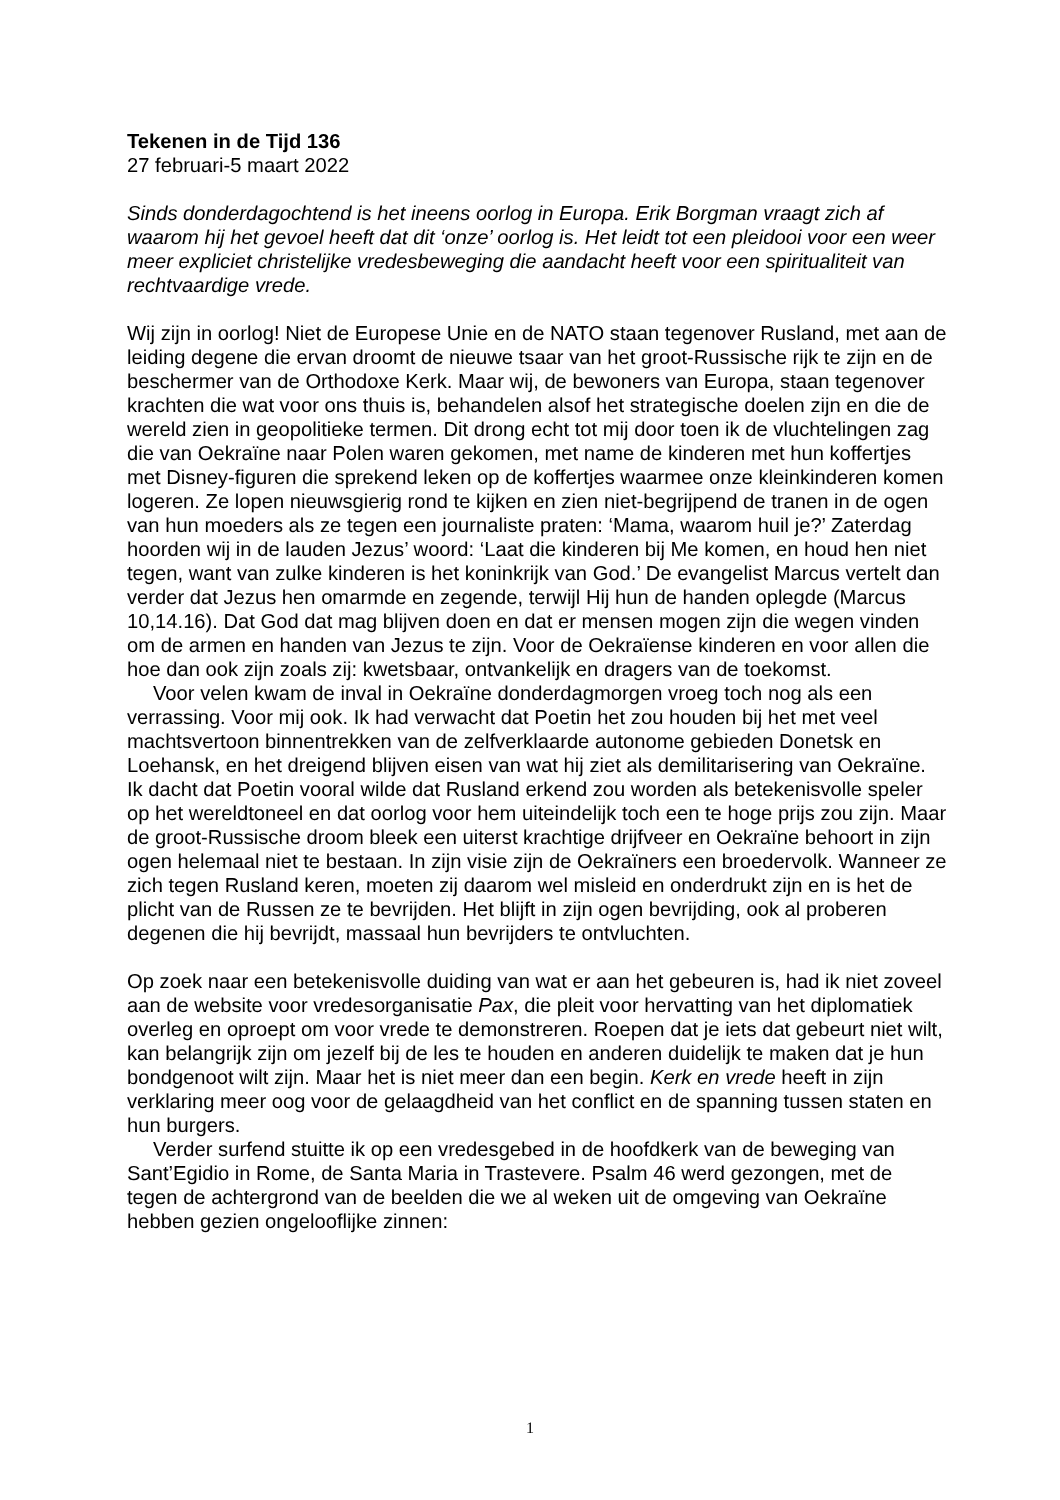Tekenen in de Tijd 136
27 februari-5 maart 2022
Sinds donderdagochtend is het ineens oorlog in Europa. Erik Borgman vraagt zich af waarom hij het gevoel heeft dat dit ‘onze’ oorlog is. Het leidt tot een pleidooi voor een weer meer expliciet christelijke vredesbeweging die aandacht heeft voor een spiritualiteit van rechtvaardige vrede.
Wij zijn in oorlog! Niet de Europese Unie en de NATO staan tegenover Rusland, met aan de leiding degene die ervan droomt de nieuwe tsaar van het groot-Russische rijk te zijn en de beschermer van de Orthodoxe Kerk. Maar wij, de bewoners van Europa, staan tegenover krachten die wat voor ons thuis is, behandelen alsof het strategische doelen zijn en die de wereld zien in geopolitieke termen. Dit drong echt tot mij door toen ik de vluchtelingen zag die van Oekraïne naar Polen waren gekomen, met name de kinderen met hun koffertjes met Disney-figuren die sprekend leken op de koffertjes waarmee onze kleinkinderen komen logeren. Ze lopen nieuwsgierig rond te kijken en zien niet-begrijpend de tranen in de ogen van hun moeders als ze tegen een journaliste praten: ‘Mama, waarom huil je?’ Zaterdag hoorden wij in de lauden Jezus’ woord: ‘Laat die kinderen bij Me komen, en houd hen niet tegen, want van zulke kinderen is het koninkrijk van God.’ De evangelist Marcus vertelt dan verder dat Jezus hen omarmde en zegende, terwijl Hij hun de handen oplegde (Marcus 10,14.16). Dat God dat mag blijven doen en dat er mensen mogen zijn die wegen vinden om de armen en handen van Jezus te zijn. Voor de Oekraïense kinderen en voor allen die hoe dan ook zijn zoals zij: kwetsbaar, ontvankelijk en dragers van de toekomst.
Voor velen kwam de inval in Oekraïne donderdagmorgen vroeg toch nog als een verrassing. Voor mij ook. Ik had verwacht dat Poetin het zou houden bij het met veel machtsvertoon binnentrekken van de zelfverklaarde autonome gebieden Donetsk en Loehansk, en het dreigend blijven eisen van wat hij ziet als demilitarisering van Oekraïne. Ik dacht dat Poetin vooral wilde dat Rusland erkend zou worden als betekenisvolle speler op het wereldtoneel en dat oorlog voor hem uiteindelijk toch een te hoge prijs zou zijn. Maar de groot-Russische droom bleek een uiterst krachtige drijfveer en Oekraïne behoort in zijn ogen helemaal niet te bestaan. In zijn visie zijn de Oekraïners een broedervolk. Wanneer ze zich tegen Rusland keren, moeten zij daarom wel misleid en onderdrukt zijn en is het de plicht van de Russen ze te bevrijden. Het blijft in zijn ogen bevrijding, ook al proberen degenen die hij bevrijdt, massaal hun bevrijders te ontvluchten.
Op zoek naar een betekenisvolle duiding van wat er aan het gebeuren is, had ik niet zoveel aan de website voor vredesorganisatie Pax, die pleit voor hervatting van het diplomatiek overleg en oproept om voor vrede te demonstreren. Roepen dat je iets dat gebeurt niet wilt, kan belangrijk zijn om jezelf bij de les te houden en anderen duidelijk te maken dat je hun bondgenoot wilt zijn. Maar het is niet meer dan een begin. Kerk en vrede heeft in zijn verklaring meer oog voor de gelaagdheid van het conflict en de spanning tussen staten en hun burgers.
Verder surfend stuitte ik op een vredesgebed in de hoofdkerk van de beweging van Sant’Egidio in Rome, de Santa Maria in Trastevere. Psalm 46 werd gezongen, met de tegen de achtergrond van de beelden die we al weken uit de omgeving van Oekraïne hebben gezien ongelooflijke zinnen:
1